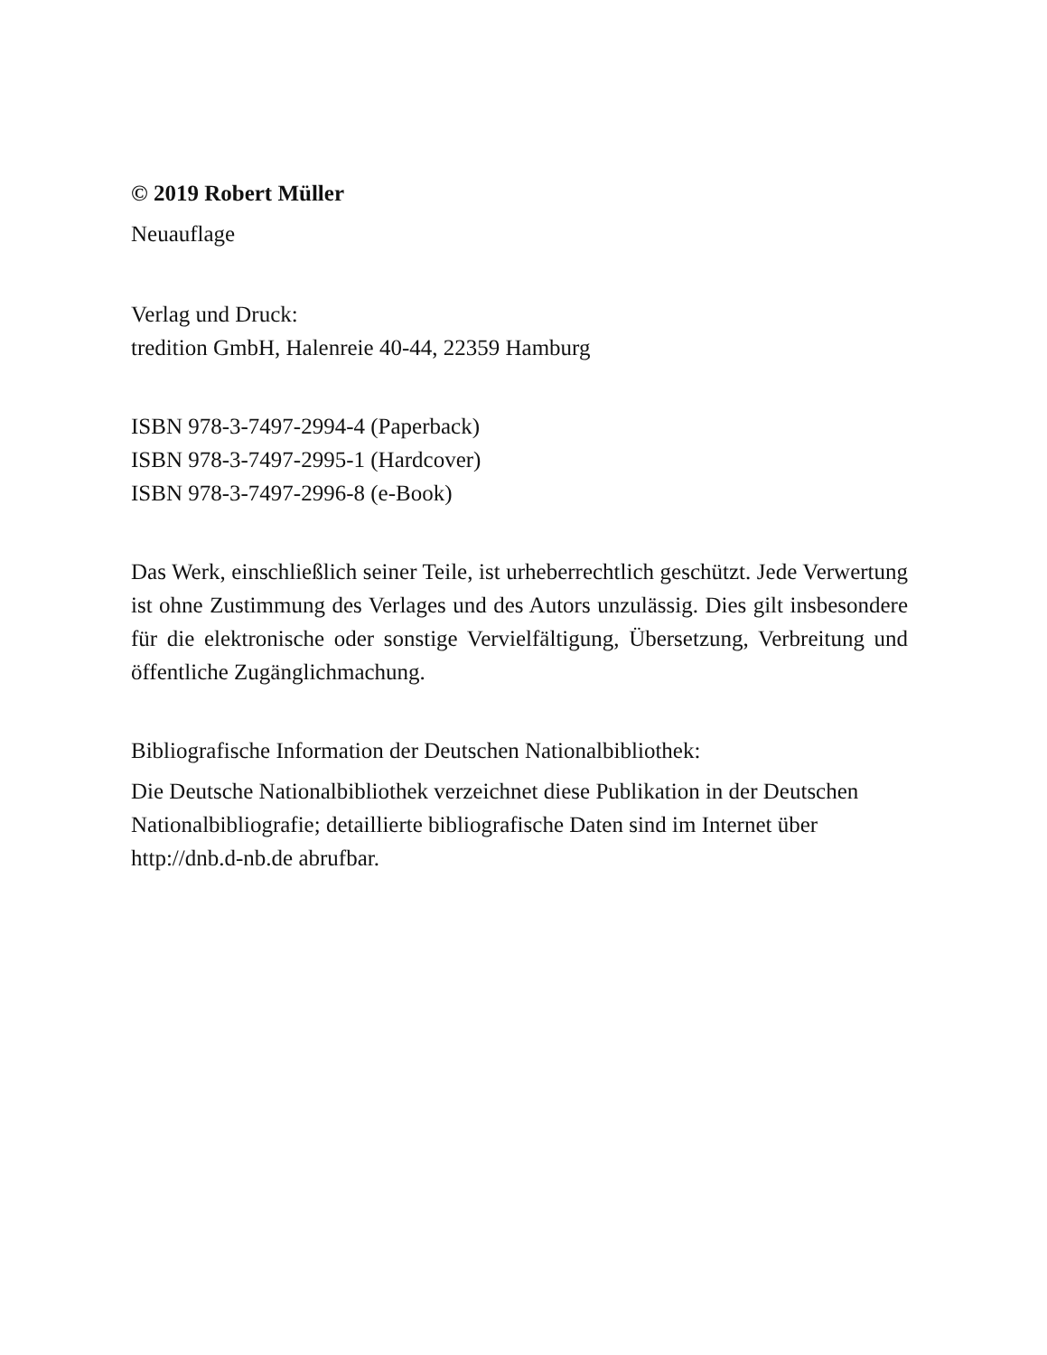© 2019 Robert Müller
Neuauflage
Verlag und Druck:
tredition GmbH, Halenreie 40-44, 22359 Hamburg
ISBN 978-3-7497-2994-4 (Paperback)
ISBN 978-3-7497-2995-1 (Hardcover)
ISBN 978-3-7497-2996-8 (e-Book)
Das Werk, einschließlich seiner Teile, ist urheberrechtlich geschützt. Jede Verwertung ist ohne Zustimmung des Verlages und des Autors unzulässig. Dies gilt insbesondere für die elektronische oder sonstige Vervielfältigung, Übersetzung, Verbreitung und öffentliche Zugänglichmachung.
Bibliografische Information der Deutschen Nationalbibliothek:
Die Deutsche Nationalbibliothek verzeichnet diese Publikation in der Deutschen Nationalbibliografie; detaillierte bibliografische Daten sind im Internet über http://dnb.d-nb.de abrufbar.